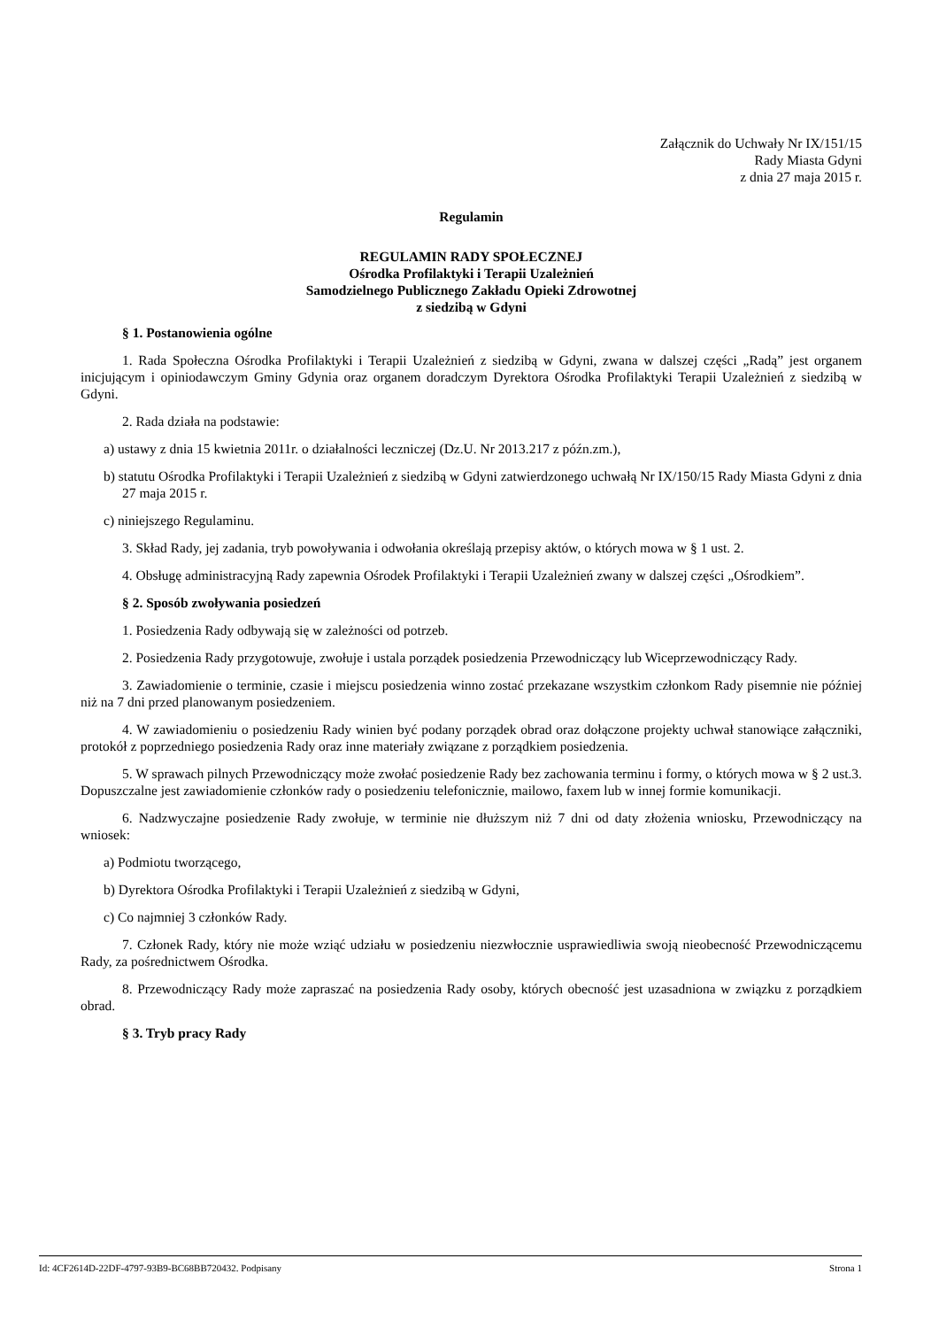Załącznik do Uchwały Nr IX/151/15
Rady Miasta Gdyni
z dnia 27 maja 2015 r.
Regulamin
REGULAMIN RADY SPOŁECZNEJ
Ośrodka Profilaktyki i Terapii Uzależnień
Samodzielnego Publicznego Zakładu Opieki Zdrowotnej
z siedzibą w Gdyni
§ 1. Postanowienia ogólne
1. Rada Społeczna Ośrodka Profilaktyki i Terapii Uzależnień z siedzibą w Gdyni, zwana w dalszej części „Radą” jest organem inicjującym i opiniodawczym Gminy Gdynia oraz organem doradczym Dyrektora Ośrodka Profilaktyki Terapii Uzależnień z siedzibą w Gdyni.
2. Rada działa na podstawie:
a) ustawy z dnia 15 kwietnia 2011r. o działalności leczniczej (Dz.U. Nr 2013.217 z późn.zm.),
b) statutu Ośrodka Profilaktyki i Terapii Uzależnień z siedzibą w Gdyni zatwierdzonego uchwałą Nr IX/150/15 Rady Miasta Gdyni z dnia 27 maja 2015 r.
c) niniejszego Regulaminu.
3. Skład Rady, jej zadania, tryb powoływania i odwołania określają przepisy aktów, o których mowa w § 1 ust. 2.
4. Obsługę administracyjną Rady zapewnia Ośrodek Profilaktyki i Terapii Uzależnień zwany w dalszej części „Ośrodkiem”.
§ 2. Sposób zwoływania posiedzeń
1. Posiedzenia Rady odbywają się w zależności od potrzeb.
2. Posiedzenia Rady przygotowuje, zwołuje i ustala porządek posiedzenia Przewodniczący lub Wiceprzewodniczący Rady.
3. Zawiadomienie o terminie, czasie i miejscu posiedzenia winno zostać przekazane wszystkim członkom Rady pisemnie nie później niż na 7 dni przed planowanym posiedzeniem.
4. W zawiadomieniu o posiedzeniu Rady winien być podany porządek obrad oraz dołączone projekty uchwał stanowiące załączniki, protokół z poprzedniego posiedzenia Rady oraz inne materiały związane z porządkiem posiedzenia.
5. W sprawach pilnych Przewodniczący może zwołać posiedzenie Rady bez zachowania terminu i formy, o których mowa w § 2 ust.3. Dopuszczalne jest zawiadomienie członków rady o posiedzeniu telefonicznie, mailowo, faxem lub w innej formie komunikacji.
6. Nadzwyczajne posiedzenie Rady zwołuje, w terminie nie dłuższym niż 7 dni od daty złożenia wniosku, Przewodniczący na wniosek:
a) Podmiotu tworzącego,
b) Dyrektora Ośrodka Profilaktyki i Terapii Uzależnień z siedzibą w Gdyni,
c) Co najmniej 3 członków Rady.
7. Członek Rady, który nie może wziąć udziału w posiedzeniu niezwłocznie usprawiedliwia swoją nieobecność Przewodniczącemu Rady, za pośrednictwem Ośrodka.
8. Przewodniczący Rady może zapraszać na posiedzenia Rady osoby, których obecność jest uzasadniona w związku z porządkiem obrad.
§ 3. Tryb pracy Rady
Id: 4CF2614D-22DF-4797-93B9-BC68BB720432. Podpisany Strona 1